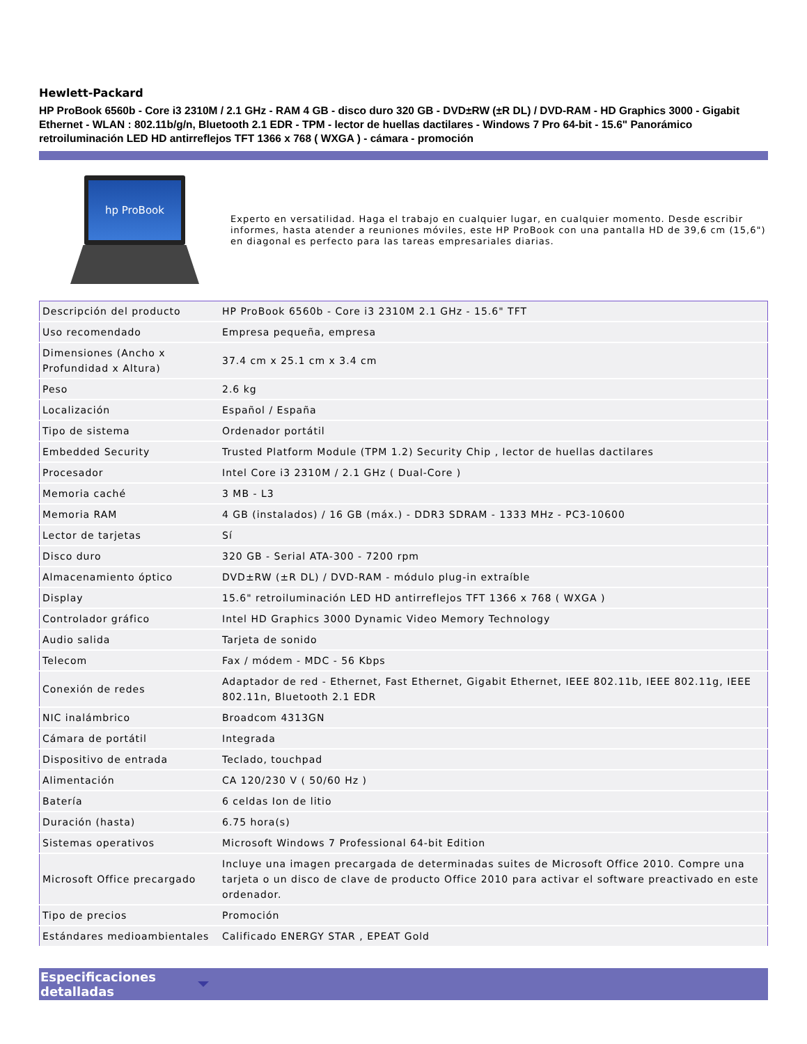Hewlett-Packard
HP ProBook 6560b - Core i3 2310M / 2.1 GHz - RAM 4 GB - disco duro 320 GB - DVD±RW (±R DL) / DVD-RAM - HD Graphics 3000 - Gigabit Ethernet - WLAN : 802.11b/g/n, Bluetooth 2.1 EDR - TPM - lector de huellas dactilares - Windows 7 Pro 64-bit - 15.6" Panorámico retroiluminación LED HD antirreflejos TFT 1366 x 768 ( WXGA ) - cámara - promoción
hp ProBook
Experto en versatilidad. Haga el trabajo en cualquier lugar, en cualquier momento. Desde escribir informes, hasta atender a reuniones móviles, este HP ProBook con una pantalla HD de 39,6 cm (15,6") en diagonal es perfecto para las tareas empresariales diarias.
| Descripción del producto | HP ProBook 6560b - Core i3 2310M 2.1 GHz - 15.6" TFT |
| Uso recomendado | Empresa pequeña, empresa |
| Dimensiones (Ancho x Profundidad x Altura) | 37.4 cm x 25.1 cm x 3.4 cm |
| Peso | 2.6 kg |
| Localización | Español / España |
| Tipo de sistema | Ordenador portátil |
| Embedded Security | Trusted Platform Module (TPM 1.2) Security Chip , lector de huellas dactilares |
| Procesador | Intel Core i3 2310M / 2.1 GHz ( Dual-Core ) |
| Memoria caché | 3 MB - L3 |
| Memoria RAM | 4 GB (instalados) / 16 GB (máx.) - DDR3 SDRAM - 1333 MHz - PC3-10600 |
| Lector de tarjetas | Sí |
| Disco duro | 320 GB - Serial ATA-300 - 7200 rpm |
| Almacenamiento óptico | DVD±RW (±R DL) / DVD-RAM - módulo plug-in extraíble |
| Display | 15.6" retroiluminación LED HD antirreflejos TFT 1366 x 768 ( WXGA ) |
| Controlador gráfico | Intel HD Graphics 3000 Dynamic Video Memory Technology |
| Audio salida | Tarjeta de sonido |
| Telecom | Fax / módem - MDC - 56 Kbps |
| Conexión de redes | Adaptador de red - Ethernet, Fast Ethernet, Gigabit Ethernet, IEEE 802.11b, IEEE 802.11g, IEEE 802.11n, Bluetooth 2.1 EDR |
| NIC inalámbrico | Broadcom 4313GN |
| Cámara de portátil | Integrada |
| Dispositivo de entrada | Teclado, touchpad |
| Alimentación | CA 120/230 V ( 50/60 Hz ) |
| Batería | 6 celdas Ion de litio |
| Duración (hasta) | 6.75 hora(s) |
| Sistemas operativos | Microsoft Windows 7 Professional 64-bit Edition |
| Microsoft Office precargado | Incluye una imagen precargada de determinadas suites de Microsoft Office 2010. Compre una tarjeta o un disco de clave de producto Office 2010 para activar el software preactivado en este ordenador. |
| Tipo de precios | Promoción |
| Estándares medioambientales | Calificado ENERGY STAR , EPEAT Gold |
Especificaciones
detalladas